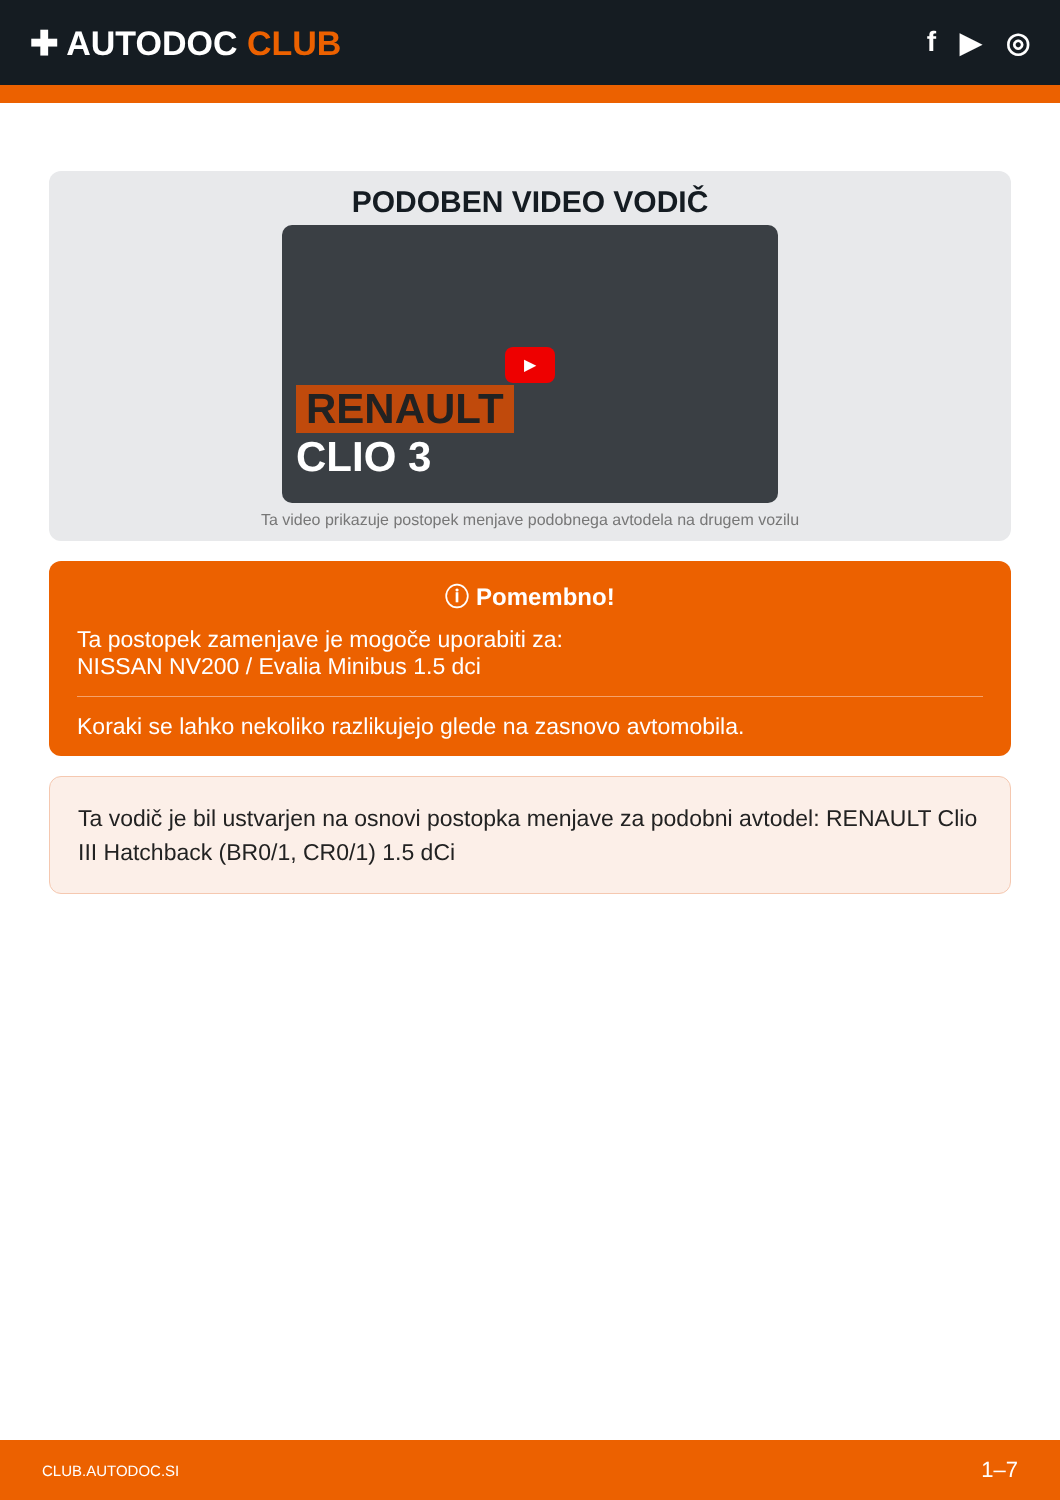✚ AUTODOC CLUB
f ▶ ◎
PODOBEN VIDEO VODIČ
▶
RENAULT
CLIO 3
Ta video prikazuje postopek menjave podobnega avtodela na drugem vozilu
ⓘ Pomembno!
Ta postopek zamenjave je mogoče uporabiti za:
NISSAN NV200 / Evalia Minibus 1.5 dci
Koraki se lahko nekoliko razlikujejo glede na zasnovo avtomobila.
Ta vodič je bil ustvarjen na osnovi postopka menjave za podobni avtodel: RENAULT Clio III Hatchback (BR0/1, CR0/1) 1.5 dCi
CLUB.AUTODOC.SI 1–7